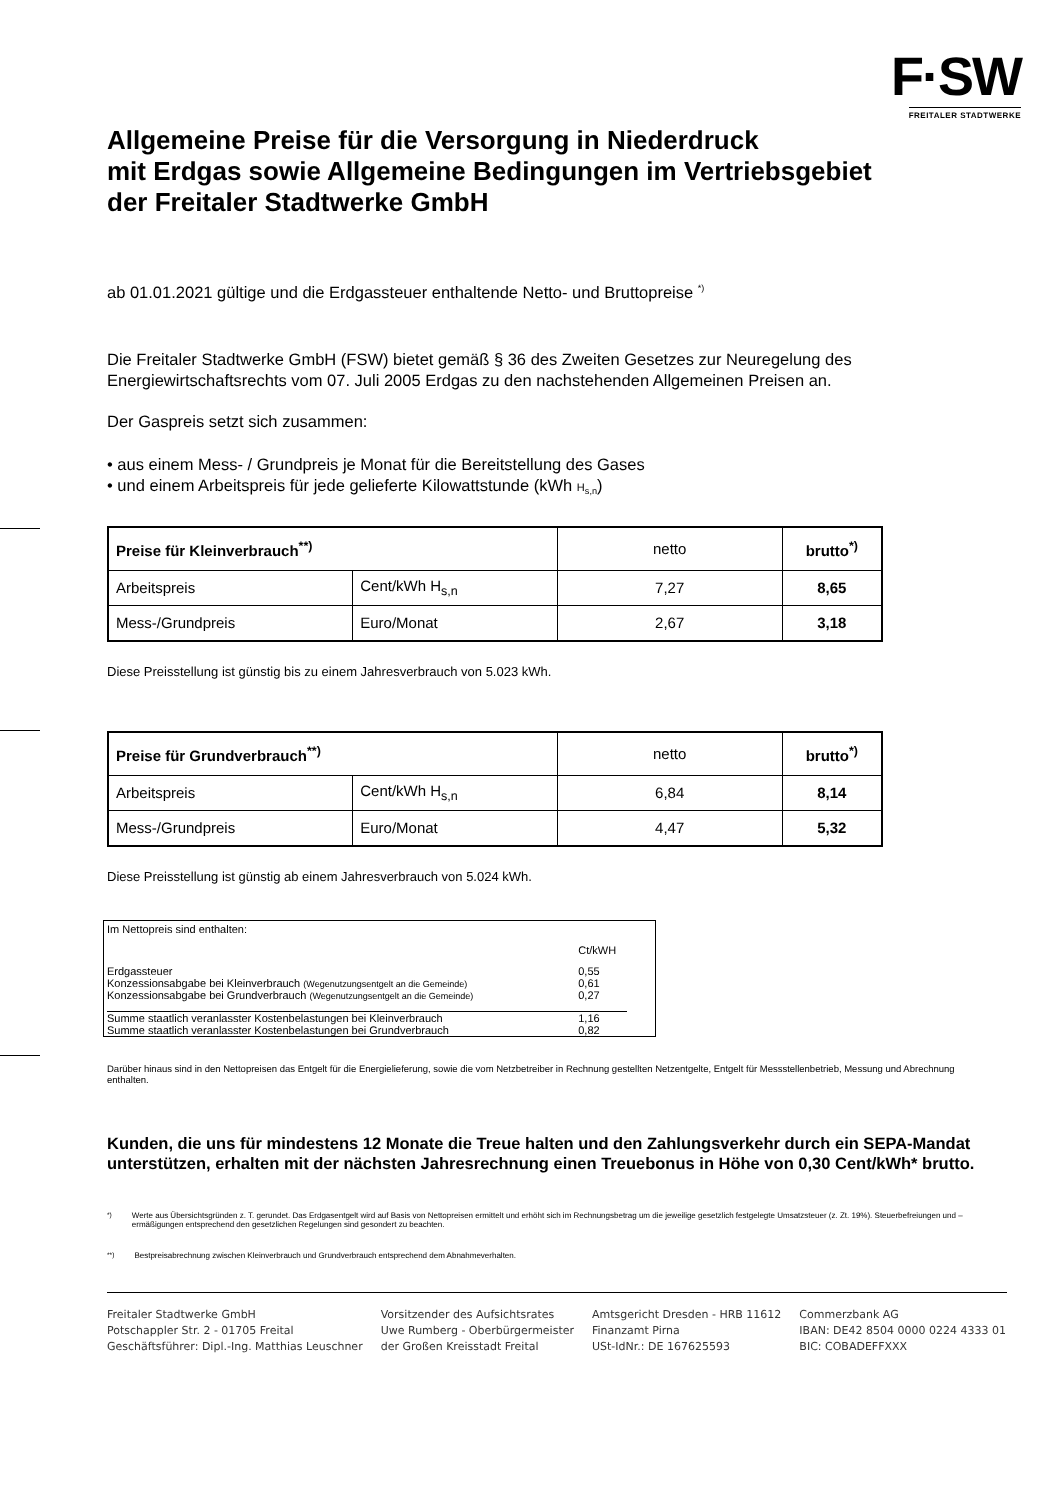F·SW
FREITALER STADTWERKE
Allgemeine Preise für die Versorgung in Niederdruck
mit Erdgas sowie Allgemeine Bedingungen im Vertriebsgebiet
der Freitaler Stadtwerke GmbH
ab 01.01.2021 gültige und die Erdgassteuer enthaltende Netto- und Bruttopreise <sup>*)</sup>
Die Freitaler Stadtwerke GmbH (FSW) bietet gemäß § 36 des Zweiten Gesetzes zur Neuregelung des Energiewirtschaftsrechts vom 07. Juli 2005 Erdgas zu den nachstehenden Allgemeinen Preisen an.
Der Gaspreis setzt sich zusammen:
• aus einem Mess- / Grundpreis je Monat für die Bereitstellung des Gases
• und einem Arbeitspreis für jede gelieferte Kilowattstunde (kWh H<sub>s,n</sub>)
| Preise für Kleinverbrauch<sup>**)</sup> | | netto | brutto<sup>*)</sup> |
| Arbeitspreis | Cent/kWh H<sub>s,n</sub> | 7,27 | 8,65 |
| Mess-/Grundpreis | Euro/Monat | 2,67 | 3,18 |
Diese Preisstellung ist günstig bis zu einem Jahresverbrauch von 5.023 kWh.
| Preise für Grundverbrauch<sup>**)</sup> | | netto | brutto<sup>*)</sup> |
| Arbeitspreis | Cent/kWh H<sub>s,n</sub> | 6,84 | 8,14 |
| Mess-/Grundpreis | Euro/Monat | 4,47 | 5,32 |
Diese Preisstellung ist günstig ab einem Jahresverbrauch von 5.024 kWh.
| Im Nettopreis sind enthalten: | |
| | Ct/kWH |
| Erdgassteuer | 0,55 |
| Konzessionsabgabe bei Kleinverbrauch (Wegenutzungsentgelt an die Gemeinde) | 0,61 |
| Konzessionsabgabe bei Grundverbrauch (Wegenutzungsentgelt an die Gemeinde) | 0,27 |
| Summe staatlich veranlasster Kostenbelastungen bei Kleinverbrauch | 1,16 |
| Summe staatlich veranlasster Kostenbelastungen bei Grundverbrauch | 0,82 |
Darüber hinaus sind in den Nettopreisen das Entgelt für die Energielieferung, sowie die vom Netzbetreiber in Rechnung gestellten Netzentgelte, Entgelt für Messstellenbetrieb, Messung und Abrechnung enthalten.
Kunden, die uns für mindestens 12 Monate die Treue halten und den Zahlungsverkehr durch ein SEPA-Mandat unterstützen, erhalten mit der nächsten Jahresrechnung einen Treuebonus in Höhe von 0,30 Cent/kWh* brutto.
<sup>*)</sup> Werte aus Übersichtsgründen z. T. gerundet. Das Erdgasentgelt wird auf Basis von Nettopreisen ermittelt und erhöht sich im Rechnungsbetrag um die jeweilige gesetzlich festgelegte Umsatzsteuer (z. Zt. 19%). Steuerbefreiungen und –ermäßigungen entsprechend den gesetzlichen Regelungen sind gesondert zu beachten.
<sup>**)</sup> Bestpreisabrechnung zwischen Kleinverbrauch und Grundverbrauch entsprechend dem Abnahmeverhalten.
Freitaler Stadtwerke GmbH
Potschappler Str. 2 - 01705 Freital
Geschäftsführer: Dipl.-Ing. Matthias Leuschner
Vorsitzender des Aufsichtsrates
Uwe Rumberg - Oberbürgermeister
der Großen Kreisstadt Freital
Amtsgericht Dresden - HRB 11612
Finanzamt Pirna
USt-IdNr.: DE 167625593
Commerzbank AG
IBAN: DE42 8504 0000 0224 4333 01
BIC: COBADEFFXXX